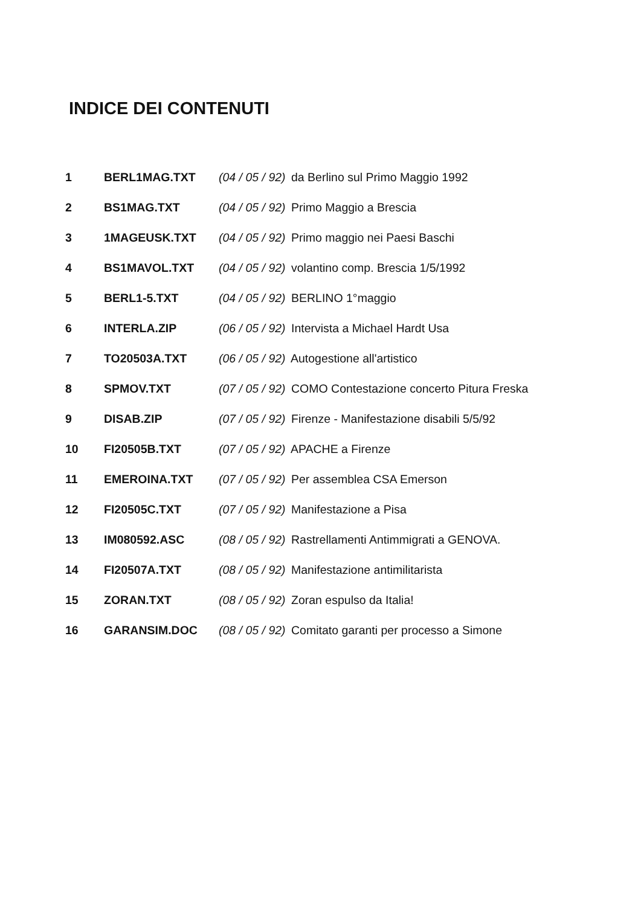INDICE DEI CONTENUTI
| 1 | BERL1MAG.TXT | (04 / 05 / 92) da Berlino sul Primo Maggio 1992 |
| 2 | BS1MAG.TXT | (04 / 05 / 92) Primo Maggio a Brescia |
| 3 | 1MAGEUSK.TXT | (04 / 05 / 92) Primo maggio nei Paesi Baschi |
| 4 | BS1MAVOL.TXT | (04 / 05 / 92) volantino comp. Brescia 1/5/1992 |
| 5 | BERL1-5.TXT | (04 / 05 / 92) BERLINO 1°maggio |
| 6 | INTERLA.ZIP | (06 / 05 / 92) Intervista a Michael Hardt Usa |
| 7 | TO20503A.TXT | (06 / 05 / 92) Autogestione all'artistico |
| 8 | SPMOV.TXT | (07 / 05 / 92) COMO Contestazione concerto Pitura Freska |
| 9 | DISAB.ZIP | (07 / 05 / 92) Firenze - Manifestazione disabili 5/5/92 |
| 10 | FI20505B.TXT | (07 / 05 / 92) APACHE a Firenze |
| 11 | EMEROINA.TXT | (07 / 05 / 92) Per assemblea CSA Emerson |
| 12 | FI20505C.TXT | (07 / 05 / 92) Manifestazione a Pisa |
| 13 | IM080592.ASC | (08 / 05 / 92) Rastrellamenti Antimmigrati a GENOVA. |
| 14 | FI20507A.TXT | (08 / 05 / 92) Manifestazione antimilitarista |
| 15 | ZORAN.TXT | (08 / 05 / 92) Zoran espulso da Italia! |
| 16 | GARANSIM.DOC | (08 / 05 / 92) Comitato garanti per processo a Simone |